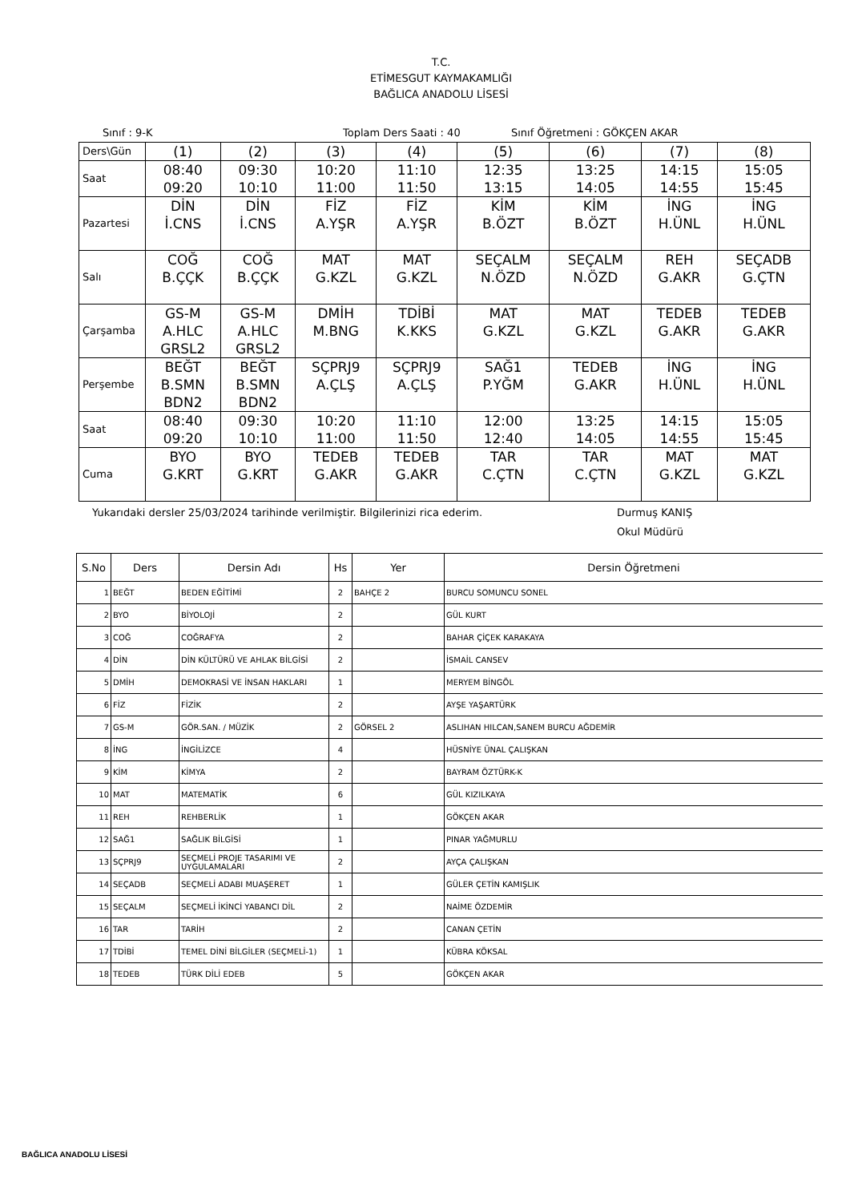T.C.
ETİMESGUT KAYMAKAMLIĞI
BAĞLICA ANADOLU LİSESİ
Sınıf : 9-K Toplam Ders Saati : 40 Sınıf Öğretmeni : GÖKÇEN AKAR
| Ders\Gün | (1) | (2) | (3) | (4) | (5) | (6) | (7) | (8) |
| Saat | 08:40 09:20 | 09:30 10:10 | 10:20 11:00 | 11:10 11:50 | 12:35 13:15 | 13:25 14:05 | 14:15 14:55 | 15:05 15:45 |
| Pazartesi | DİN İ.CNS | DİN İ.CNS | FİZ A.YŞR | FİZ A.YŞR | KİM B.ÖZT | KİM B.ÖZT | İNG H.ÜNL | İNG H.ÜNL |
| Salı | COĞ B.ÇÇK | COĞ B.ÇÇK | MAT G.KZL | MAT G.KZL | SEÇALM N.ÖZD | SEÇALM N.ÖZD | REH G.AKR | SEÇADB G.ÇTN |
| Çarşamba | GS-M A.HLC GRSL2 | GS-M A.HLC GRSL2 | DMİH M.BNG | TDİBİ K.KKS | MAT G.KZL | MAT G.KZL | TEDEB G.AKR | TEDEB G.AKR |
| Perşembe | BEĞT B.SMN BDN2 | BEĞT B.SMN BDN2 | SÇPRJ9 A.ÇLŞ | SÇPRJ9 A.ÇLŞ | SAĞ1 P.YĞM | TEDEB G.AKR | İNG H.ÜNL | İNG H.ÜNL |
| Saat | 08:40 09:20 | 09:30 10:10 | 10:20 11:00 | 11:10 11:50 | 12:00 12:40 | 13:25 14:05 | 14:15 14:55 | 15:05 15:45 |
| Cuma | BYO G.KRT | BYO G.KRT | TEDEB G.AKR | TEDEB G.AKR | TAR C.ÇTN | TAR C.ÇTN | MAT G.KZL | MAT G.KZL |
Yukarıdaki dersler 25/03/2024 tarihinde verilmiştir. Bilgilerinizi rica ederim. Durmuş KANIŞ
Okul Müdürü
| S.No | Ders | Dersin Adı | Hs | Yer | Dersin Öğretmeni |
| --- | --- | --- | --- | --- | --- |
| 1 | BEĞT | BEDEN EĞİTİMİ | 2 | BAHÇE 2 | BURCU SOMUNCU SONEL |
| 2 | BYO | BİYOLOJİ | 2 | | GÜL KURT |
| 3 | COĞ | COĞRAFYA | 2 | | BAHAR ÇİÇEK KARAKAYA |
| 4 | DİN | DİN KÜLTÜRÜ VE AHLAK BİLGİSİ | 2 | | İSMAİL CANSEV |
| 5 | DMİH | DEMOKRASİ VE İNSAN HAKLARI | 1 | | MERYEM BİNGÖL |
| 6 | FİZ | FİZİK | 2 | | AYŞE YAŞARTÜRK |
| 7 | GS-M | GÖR.SAN. / MÜZİK | 2 | GÖRSEL 2 | ASLIHAN HILCAN,SANEM BURCU AĞDEMİR |
| 8 | İNG | İNGİLİZCE | 4 | | HÜSNİYE ÜNAL ÇALIŞKAN |
| 9 | KİM | KİMYA | 2 | | BAYRAM ÖZTÜRK-K |
| 10 | MAT | MATEMATİK | 6 | | GÜL KIZILKAYA |
| 11 | REH | REHBERLİK | 1 | | GÖKÇEN AKAR |
| 12 | SAĞ1 | SAĞLIK BİLGİSİ | 1 | | PINAR YAĞMURLU |
| 13 | SÇPRJ9 | SEÇMELİ PROJE TASARIMI VE UYGULAMALARI | 2 | | AYÇA ÇALIŞKAN |
| 14 | SEÇADB | SEÇMELİ ADABI MUAŞERET | 1 | | GÜLER ÇETİN KAMIŞLIK |
| 15 | SEÇALM | SEÇMELİ İKİNCİ YABANCI DİL | 2 | | NAİME ÖZDEMİR |
| 16 | TAR | TARİH | 2 | | CANAN ÇETİN |
| 17 | TDİBİ | TEMEL DİNİ BİLGİLER (SEÇMELİ-1) | 1 | | KÜBRA KÖKSAL |
| 18 | TEDEB | TÜRK DİLİ EDEB | 5 | | GÖKÇEN AKAR |
BAĞLICA ANADOLU LİSESİ